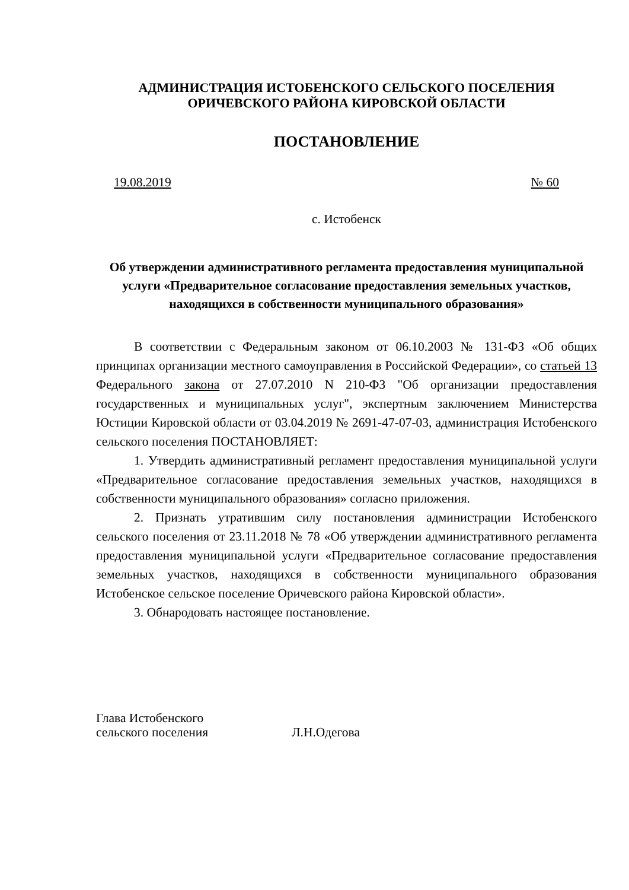АДМИНИСТРАЦИЯ ИСТОБЕНСКОГО СЕЛЬСКОГО ПОСЕЛЕНИЯ
ОРИЧЕВСКОГО РАЙОНА КИРОВСКОЙ ОБЛАСТИ
ПОСТАНОВЛЕНИЕ
19.08.2019 № 60
с. Истобенск
Об утверждении административного регламента предоставления муниципальной услуги «Предварительное согласование предоставления земельных участков, находящихся в собственности муниципального образования»
В соответствии с Федеральным законом от 06.10.2003 № 131-ФЗ «Об общих принципах организации местного самоуправления в Российской Федерации», со статьей 13 Федерального закона от 27.07.2010 N 210-ФЗ "Об организации предоставления государственных и муниципальных услуг", экспертным заключением Министерства Юстиции Кировской области от 03.04.2019 № 2691-47-07-03, администрация Истобенского сельского поселения ПОСТАНОВЛЯЕТ:
1. Утвердить административный регламент предоставления муниципальной услуги «Предварительное согласование предоставления земельных участков, находящихся в собственности муниципального образования» согласно приложения.
2. Признать утратившим силу постановления администрации Истобенского сельского поселения от 23.11.2018 № 78 «Об утверждении административного регламента предоставления муниципальной услуги «Предварительное согласование предоставления земельных участков, находящихся в собственности муниципального образования Истобенское сельское поселение Оричевского района Кировской области».
3. Обнародовать настоящее постановление.
Глава Истобенского
сельского поселения
Л.Н.Одегова